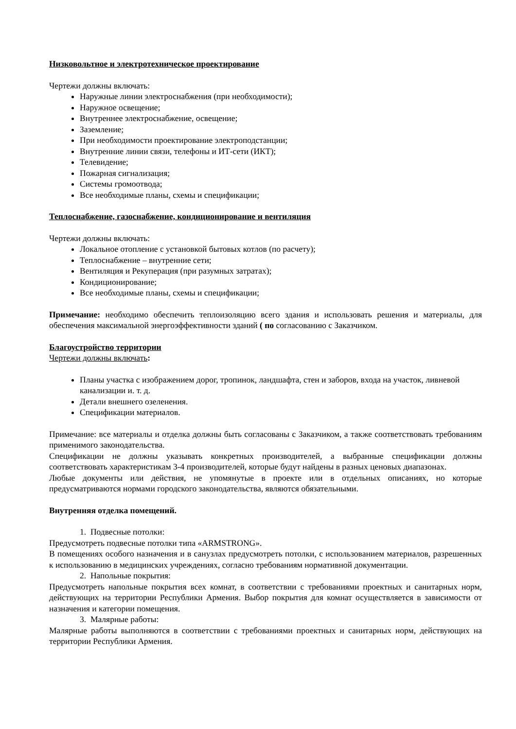Низковольтное и электротехническое проектирование
Чертежи должны включать:
Наружные линии электроснабжения (при необходимости);
Наружное освещение;
Внутреннее электроснабжение, освещение;
Заземление;
При необходимости проектирование электроподстанции;
Внутренние линии связи, телефоны и ИТ-сети (ИКТ);
Телевидение;
Пожарная сигнализация;
Системы громоотвода;
Все необходимые планы, схемы и спецификации;
Теплоснабжение, газоснабжение, кондиционирование и вентиляция
Чертежи должны включать:
Локальное отопление с установкой бытовых котлов (по расчету);
Теплоснабжение – внутренние сети;
Вентиляция и Рекуперация (при разумных затратах);
Кондиционирование;
Все необходимые планы, схемы и спецификации;
Примечание: необходимо обеспечить теплоизоляцию всего здания и использовать решения и материалы, для обеспечения максимальной энергоэффективности зданий ( по согласованию с Заказчиком.
Благоустройство территории
Чертежи должны включать:
Планы участка с изображением дорог, тропинок, ландшафта, стен и заборов, входа на участок, ливневой канализации и. т. д.
Детали внешнего озеленения.
Спецификации материалов.
Примечание: все материалы и отделка должны быть согласованы с Заказчиком, а также соответствовать требованиям применимого законодательства.
Спецификации не должны указывать конкретных производителей, а выбранные спецификации должны соответствовать характеристикам 3-4 производителей, которые будут найдены в разных ценовых диапазонах.
Любые документы или действия, не упомянутые в проекте или в отдельных описаниях, но которые предусматриваются нормами городского законодательства, являются обязательными.
Внутренняя отделка помещений.
1. Подвесные потолки:
Предусмотреть подвесные потолки типа «ARMSTRONG».
В помещениях особого назначения и в санузлах предусмотреть потолки, с использованием материалов, разрешенных к использованию в медицинских учреждениях, согласно требованиям нормативной документации.
2. Напольные покрытия:
Предусмотреть напольные покрытия всех комнат, в соответствии с требованиями проектных и санитарных норм, действующих на территории Республики Армения. Выбор покрытия для комнат осуществляется в зависимости от назначения и категории помещения.
3. Малярные работы:
Малярные работы выполняются в соответствии с требованиями проектных и санитарных норм, действующих на территории Республики Армения.